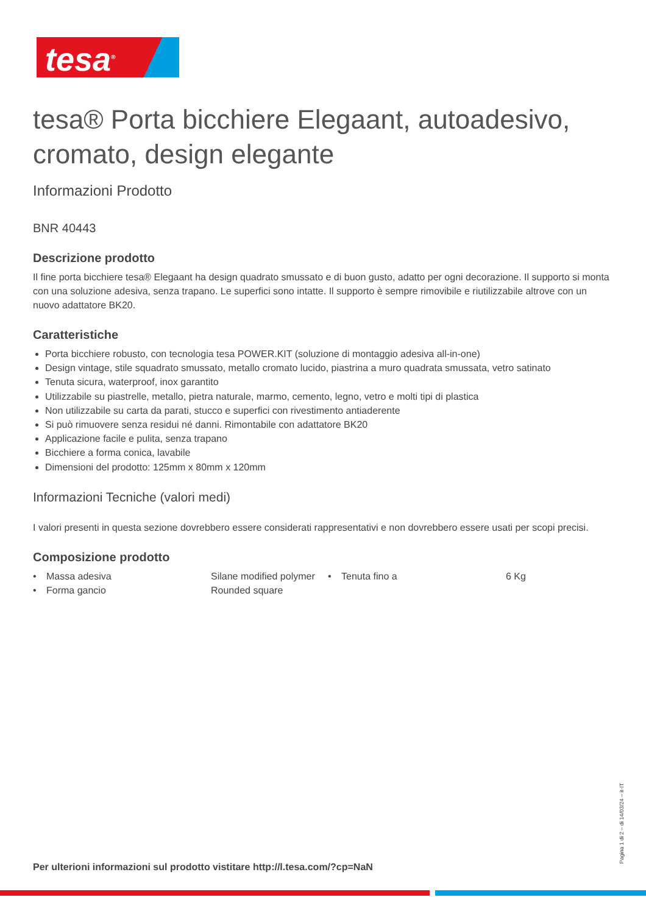tesa<sup>®</sup>
tesa® Porta bicchiere Elegaant, autoadesivo, cromato, design elegante
Informazioni Prodotto
BNR 40443
Descrizione prodotto
Il fine porta bicchiere tesa® Elegaant ha design quadrato smussato e di buon gusto, adatto per ogni decorazione. Il supporto si monta con una soluzione adesiva, senza trapano. Le superfici sono intatte. Il supporto è sempre rimovibile e riutilizzabile altrove con un nuovo adattatore BK20.
Caratteristiche
Porta bicchiere robusto, con tecnologia tesa POWER.KIT (soluzione di montaggio adesiva all-in-one)
Design vintage, stile squadrato smussato, metallo cromato lucido, piastrina a muro quadrata smussata, vetro satinato
Tenuta sicura, waterproof, inox garantito
Utilizzabile su piastrelle, metallo, pietra naturale, marmo, cemento, legno, vetro e molti tipi di plastica
Non utilizzabile su carta da parati, stucco e superfici con rivestimento antiaderente
Si può rimuovere senza residui né danni. Rimontabile con adattatore BK20
Applicazione facile e pulita, senza trapano
Bicchiere a forma conica, lavabile
Dimensioni del prodotto: 125mm x 80mm x 120mm
Informazioni Tecniche (valori medi)
I valori presenti in questa sezione dovrebbero essere considerati rappresentativi e non dovrebbero essere usati per scopi precisi.
Composizione prodotto
| • | Massa adesiva | Silane modified polymer | • | Tenuta fino a | 6 Kg |
| • | Forma gancio | Rounded square | | | |
Per ulterioni informazioni sul prodotto vistitare http://l.tesa.com/?cp=NaN
Pagina 1 di 2 – di 14/03/24 – it-IT